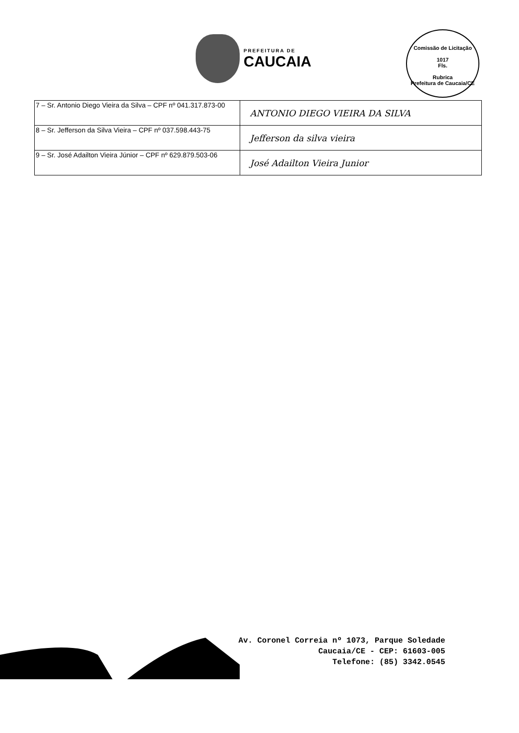PREFEITURA DE
CAUCAIA
Comissão de Licitação
1017
Fls.
Rubrica
Prefeitura de Caucaia/CE
| 7 – Sr. Antonio Diego Vieira da Silva – CPF nº 041.317.873-00 | ANTONIO DIEGO VIEIRA DA SILVA |
| 8 – Sr. Jefferson da Silva Vieira – CPF nº 037.598.443-75 | Jefferson da silva vieira |
| 9 – Sr. José Adailton Vieira Júnior – CPF nº 629.879.503-06 | José Adailton Vieira Junior |
Av. Coronel Correia nº 1073, Parque Soledade
Caucaia/CE - CEP: 61603-005
Telefone: (85) 3342.0545